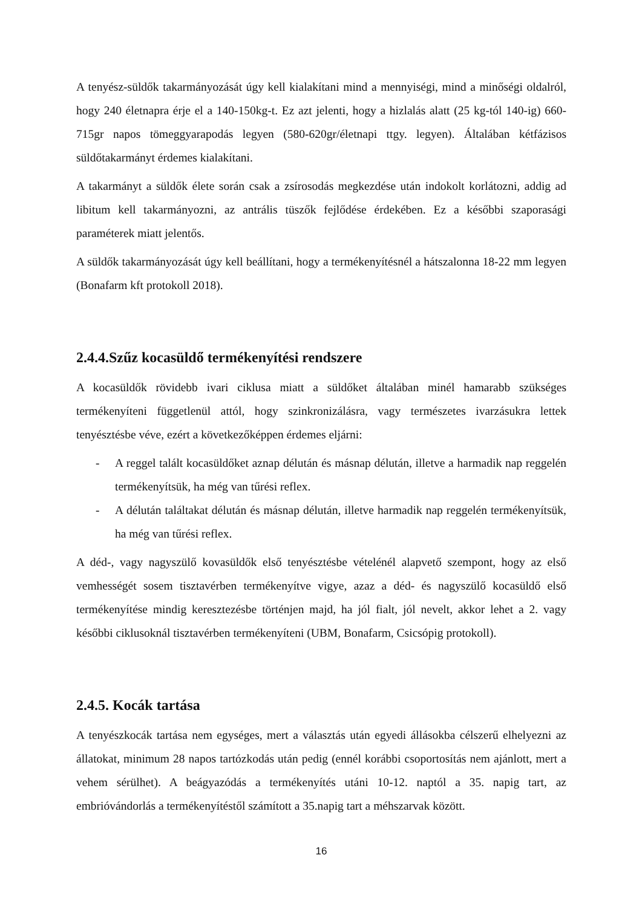A tenyész-süldők takarmányozását úgy kell kialakítani mind a mennyiségi, mind a minőségi oldalról, hogy 240 életnapra érje el a 140-150kg-t. Ez azt jelenti, hogy a hizlalás alatt (25 kg-tól 140-ig) 660-715gr napos tömeggyarapodás legyen (580-620gr/életnapi ttgy. legyen). Általában kétfázisos süldőtakarmányt érdemes kialakítani.
A takarmányt a süldők élete során csak a zsírosodás megkezdése után indokolt korlátozni, addig ad libitum kell takarmányozni, az antrális tüszők fejlődése érdekében. Ez a későbbi szaporasági paraméterek miatt jelentős.
A süldők takarmányozását úgy kell beállítani, hogy a termékenyítésnél a hátszalonna 18-22 mm legyen (Bonafarm kft protokoll 2018).
2.4.4.Szűz kocasüldő termékenyítési rendszere
A kocasüldők rövidebb ivari ciklusa miatt a süldőket általában minél hamarabb szükséges termékenyíteni függetlenül attól, hogy szinkronizálásra, vagy természetes ivarzásukra lettek tenyésztésbe véve, ezért a következőképpen érdemes eljárni:
- A reggel talált kocasüldőket aznap délután és másnap délután, illetve a harmadik nap reggelén termékenyítsük, ha még van tűrési reflex.
- A délután találtakat délután és másnap délután, illetve harmadik nap reggelén termékenyítsük, ha még van tűrési reflex.
A déd-, vagy nagyszülő kovasüldők első tenyésztésbe vételénél alapvető szempont, hogy az első vemhességét sosem tisztavérben termékenyítve vigye, azaz a déd- és nagyszülő kocasüldő első termékenyítése mindig keresztezésbe történjen majd, ha jól fialt, jól nevelt, akkor lehet a 2. vagy későbbi ciklusoknál tisztavérben termékenyíteni (UBM, Bonafarm, Csicsópig protokoll).
2.4.5. Kocák tartása
A tenyészkocák tartása nem egységes, mert a választás után egyedi állásokba célszerű elhelyezni az állatokat, minimum 28 napos tartózkodás után pedig (ennél korábbi csoportosítás nem ajánlott, mert a vehem sérülhet). A beágyazódás a termékenyítés utáni 10-12. naptól a 35. napig tart, az embrióvándorlás a termékenyítéstől számított a 35.napig tart a méhszarvak között.
16